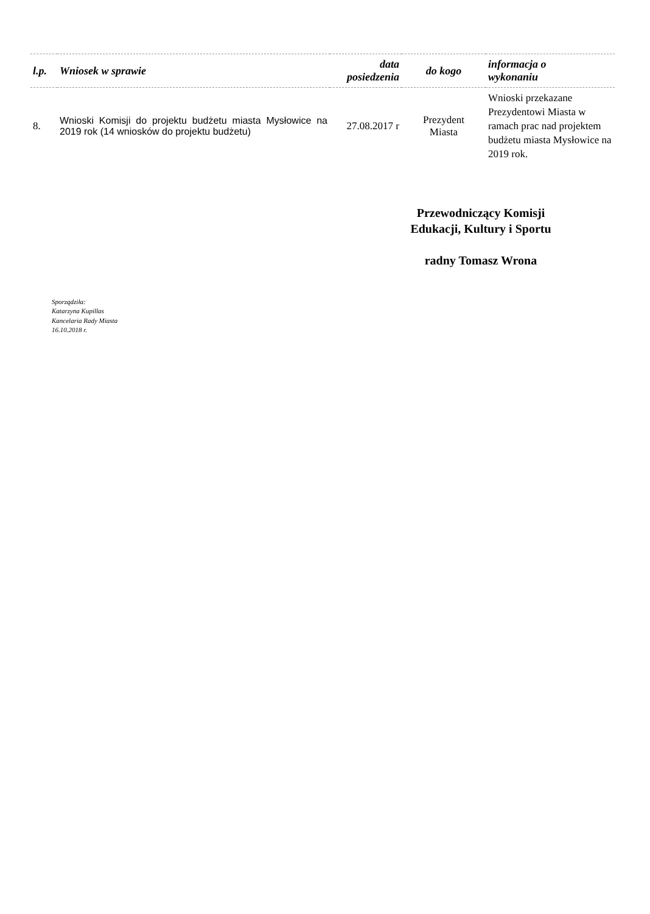| l.p. | Wniosek w sprawie | data posiedzenia | do kogo | informacja o wykonaniu |
| --- | --- | --- | --- | --- |
| 8. | Wnioski Komisji do projektu budżetu miasta Mysłowice na 2019 rok (14 wniosków do projektu budżetu) | 27.08.2017 r | Prezydent Miasta | Wnioski przekazane Prezydentowi Miasta w ramach prac nad projektem budżetu miasta Mysłowice na 2019 rok. |
Przewodniczący Komisji
Edukacji, Kultury i Sportu
radny Tomasz Wrona
Sporządziła:
Katarzyna Kupillas
Kancelaria Rady Miasta
16.10.2018 r.